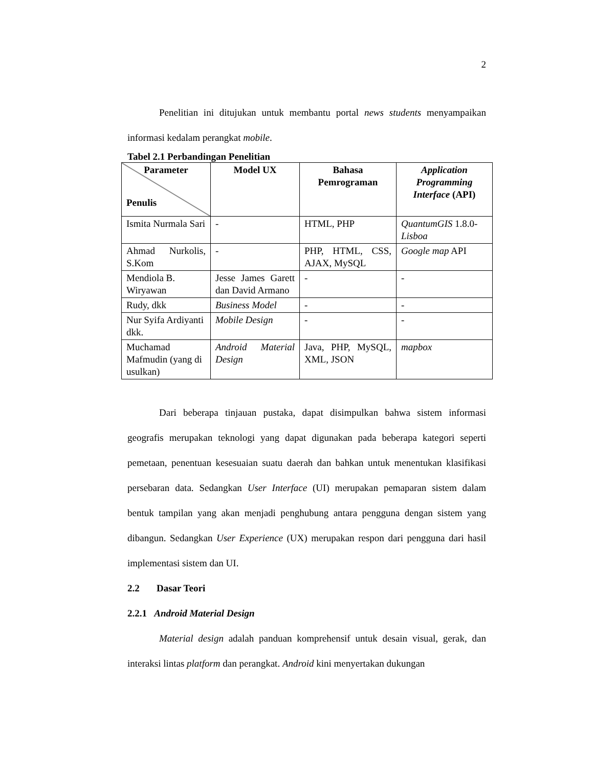2
Penelitian ini ditujukan untuk membantu portal news students menyampaikan informasi kedalam perangkat mobile.
Tabel 2.1 Perbandingan Penelitian
| Parameter Penulis | Model UX | Bahasa Pemrograman | Application Programming Interface (API) |
| --- | --- | --- | --- |
| Ismita Nurmala Sari | - | HTML, PHP | QuantumGIS 1.8.0- Lisboa |
| Ahmad Nurkolis, S.Kom | - | PHP, HTML, CSS, AJAX, MySQL | Google map API |
| Mendiola B. Wiryawan | Jesse James Garett dan David Armano | - | - |
| Rudy, dkk | Business Model | - | - |
| Nur Syifa Ardiyanti dkk. | Mobile Design | - | - |
| Muchamad Mafmudin (yang di usulkan) | Android Material Design | Java, PHP, MySQL, XML, JSON | mapbox |
Dari beberapa tinjauan pustaka, dapat disimpulkan bahwa sistem informasi geografis merupakan teknologi yang dapat digunakan pada beberapa kategori seperti pemetaan, penentuan kesesuaian suatu daerah dan bahkan untuk menentukan klasifikasi persebaran data. Sedangkan User Interface (UI) merupakan pemaparan sistem dalam bentuk tampilan yang akan menjadi penghubung antara pengguna dengan sistem yang dibangun. Sedangkan User Experience (UX) merupakan respon dari pengguna dari hasil implementasi sistem dan UI.
2.2 Dasar Teori
2.2.1 Android Material Design
Material design adalah panduan komprehensif untuk desain visual, gerak, dan interaksi lintas platform dan perangkat. Android kini menyertakan dukungan